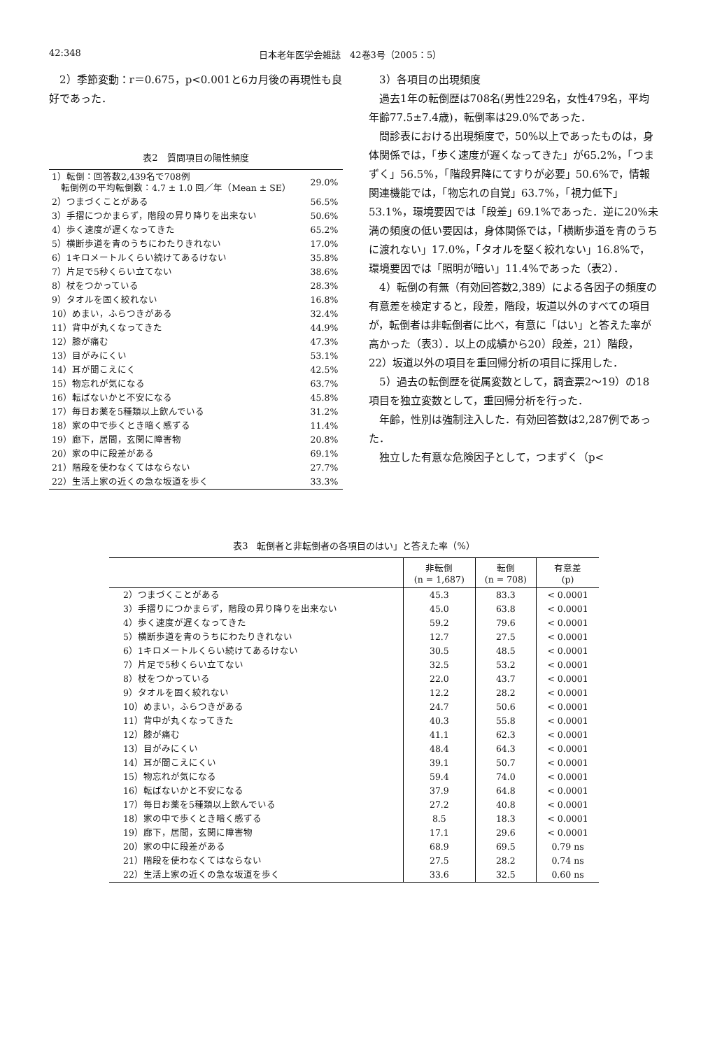42:348 日本老年医学会雑誌　42巻3号（2005：5）
2）季節変動：r＝0.675，p<0.001と6カ月後の再現性も良好であった．
表2　質問項目の陽性頻度
| 1）転倒：回答数2,439名で708例 転倒例の平均転倒数：4.7 ± 1.0 回／年（Mean ± SE） | 29.0% |
| 2）つまづくことがある | 56.5% |
| 3）手摺につかまらず，階段の昇り降りを出来ない | 50.6% |
| 4）歩く速度が遅くなってきた | 65.2% |
| 5）横断歩道を青のうちにわたりきれない | 17.0% |
| 6）1キロメートルくらい続けてあるけない | 35.8% |
| 7）片足で5秒くらい立てない | 38.6% |
| 8）杖をつかっている | 28.3% |
| 9）タオルを固く絞れない | 16.8% |
| 10）めまい，ふらつきがある | 32.4% |
| 11）背中が丸くなってきた | 44.9% |
| 12）膝が痛む | 47.3% |
| 13）目がみにくい | 53.1% |
| 14）耳が聞こえにく | 42.5% |
| 15）物忘れが気になる | 63.7% |
| 16）転ばないかと不安になる | 45.8% |
| 17）毎日お薬を5種類以上飲んでいる | 31.2% |
| 18）家の中で歩くとき暗く感ずる | 11.4% |
| 19）廊下，居間，玄関に障害物 | 20.8% |
| 20）家の中に段差がある | 69.1% |
| 21）階段を使わなくてはならない | 27.7% |
| 22）生活上家の近くの急な坂道を歩く | 33.3% |
3）各項目の出現頻度
過去1年の転倒歴は708名(男性229名，女性479名，平均年齢77.5±7.4歳)，転倒率は29.0%であった．
問診表における出現頻度で，50%以上であったものは，身体関係では，「歩く速度が遅くなってきた」が65.2%，「つまずく」56.5%，「階段昇降にてすりが必要」50.6%で，情報関連機能では，「物忘れの自覚」63.7%，「視力低下」53.1%，環境要因では「段差」69.1%であった．逆に20%未満の頻度の低い要因は，身体関係では，「横断歩道を青のうちに渡れない」17.0%，「タオルを堅く絞れない」16.8%で，環境要因では「照明が暗い」11.4%であった（表2）．
4）転倒の有無（有効回答数2,389）による各因子の頻度の有意差を検定すると，段差，階段，坂道以外のすべての項目が，転倒者は非転倒者に比べ，有意に「はい」と答えた率が高かった（表3）．以上の成績から20）段差，21）階段，22）坂道以外の項目を重回帰分析の項目に採用した．
5）過去の転倒歴を従属変数として，調査票2〜19）の18項目を独立変数として，重回帰分析を行った．
年齢，性別は強制注入した．有効回答数は2,287例であった．
独立した有意な危険因子として，つまずく（p<
表3　転倒者と非転倒者の各項目のはい」と答えた率（%）
| | 非転倒 (n = 1,687) | 転倒 (n = 708) | 有意差 (p) |
| --- | --- | --- | --- |
| 2）つまづくことがある | 45.3 | 83.3 | < 0.0001 |
| 3）手摺りにつかまらず，階段の昇り降りを出来ない | 45.0 | 63.8 | < 0.0001 |
| 4）歩く速度が遅くなってきた | 59.2 | 79.6 | < 0.0001 |
| 5）横断歩道を青のうちにわたりきれない | 12.7 | 27.5 | < 0.0001 |
| 6）1キロメートルくらい続けてあるけない | 30.5 | 48.5 | < 0.0001 |
| 7）片足で5秒くらい立てない | 32.5 | 53.2 | < 0.0001 |
| 8）杖をつかっている | 22.0 | 43.7 | < 0.0001 |
| 9）タオルを固く絞れない | 12.2 | 28.2 | < 0.0001 |
| 10）めまい，ふらつきがある | 24.7 | 50.6 | < 0.0001 |
| 11）背中が丸くなってきた | 40.3 | 55.8 | < 0.0001 |
| 12）膝が痛む | 41.1 | 62.3 | < 0.0001 |
| 13）目がみにくい | 48.4 | 64.3 | < 0.0001 |
| 14）耳が聞こえにくい | 39.1 | 50.7 | < 0.0001 |
| 15）物忘れが気になる | 59.4 | 74.0 | < 0.0001 |
| 16）転ばないかと不安になる | 37.9 | 64.8 | < 0.0001 |
| 17）毎日お薬を5種類以上飲んでいる | 27.2 | 40.8 | < 0.0001 |
| 18）家の中で歩くとき暗く感ずる | 8.5 | 18.3 | < 0.0001 |
| 19）廊下，居間，玄関に障害物 | 17.1 | 29.6 | < 0.0001 |
| 20）家の中に段差がある | 68.9 | 69.5 | 0.79 ns |
| 21）階段を使わなくてはならない | 27.5 | 28.2 | 0.74 ns |
| 22）生活上家の近くの急な坂道を歩く | 33.6 | 32.5 | 0.60 ns |